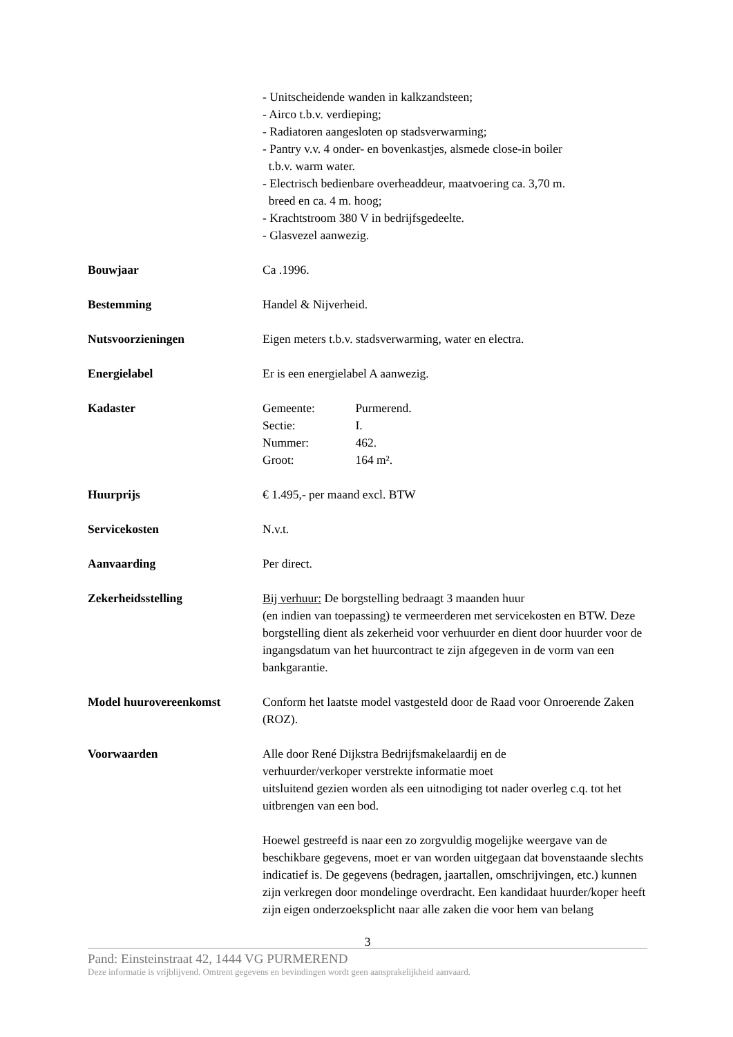- Unitscheidende wanden in kalkzandsteen;
- Airco t.b.v. verdieping;
- Radiatoren aangesloten op stadsverwarming;
- Pantry v.v. 4 onder- en bovenkastjes, alsmede close-in boiler
t.b.v. warm water.
- Electrisch bedienbare overheaddeur, maatvoering ca. 3,70 m.
breed en ca. 4 m. hoog;
- Krachtstroom 380 V in bedrijfsgedeelte.
- Glasvezel aanwezig.
Bouwjaar Ca .1996.
Bestemming Handel & Nijverheid.
Nutsvoorzieningen Eigen meters t.b.v. stadsverwarming, water en electra.
Energielabel Er is een energielabel A aanwezig.
Kadaster Gemeente: Purmerend.
Sectie: I.
Nummer: 462.
Groot: 164 m².
Huurprijs € 1.495,- per maand excl. BTW
Servicekosten N.v.t.
Aanvaarding Per direct.
Zekerheidsstelling Bij verhuur: De borgstelling bedraagt 3 maanden huur
(en indien van toepassing) te vermeerderen met servicekosten en BTW. Deze borgstelling dient als zekerheid voor verhuurder en dient door huurder voor de ingangsdatum van het huurcontract te zijn afgegeven in de vorm van een bankgarantie.
Model huurovereenkomst Conform het laatste model vastgesteld door de Raad voor Onroerende Zaken (ROZ).
Voorwaarden Alle door René Dijkstra Bedrijfsmakelaardij en de
verhuurder/verkoper verstrekte informatie moet
uitsluitend gezien worden als een uitnodiging tot nader overleg c.q. tot het uitbrengen van een bod.
Hoewel gestreefd is naar een zo zorgvuldig mogelijke weergave van de beschikbare gegevens, moet er van worden uitgegaan dat bovenstaande slechts indicatief is. De gegevens (bedragen, jaartallen, omschrijvingen, etc.) kunnen zijn verkregen door mondelinge overdracht. Een kandidaat huurder/koper heeft zijn eigen onderzoeksplicht naar alle zaken die voor hem van belang
3
Pand: Einsteinstraat 42, 1444 VG PURMEREND
Deze informatie is vrijblijvend. Omtrent gegevens en bevindingen wordt geen aansprakelijkheid aanvaard.